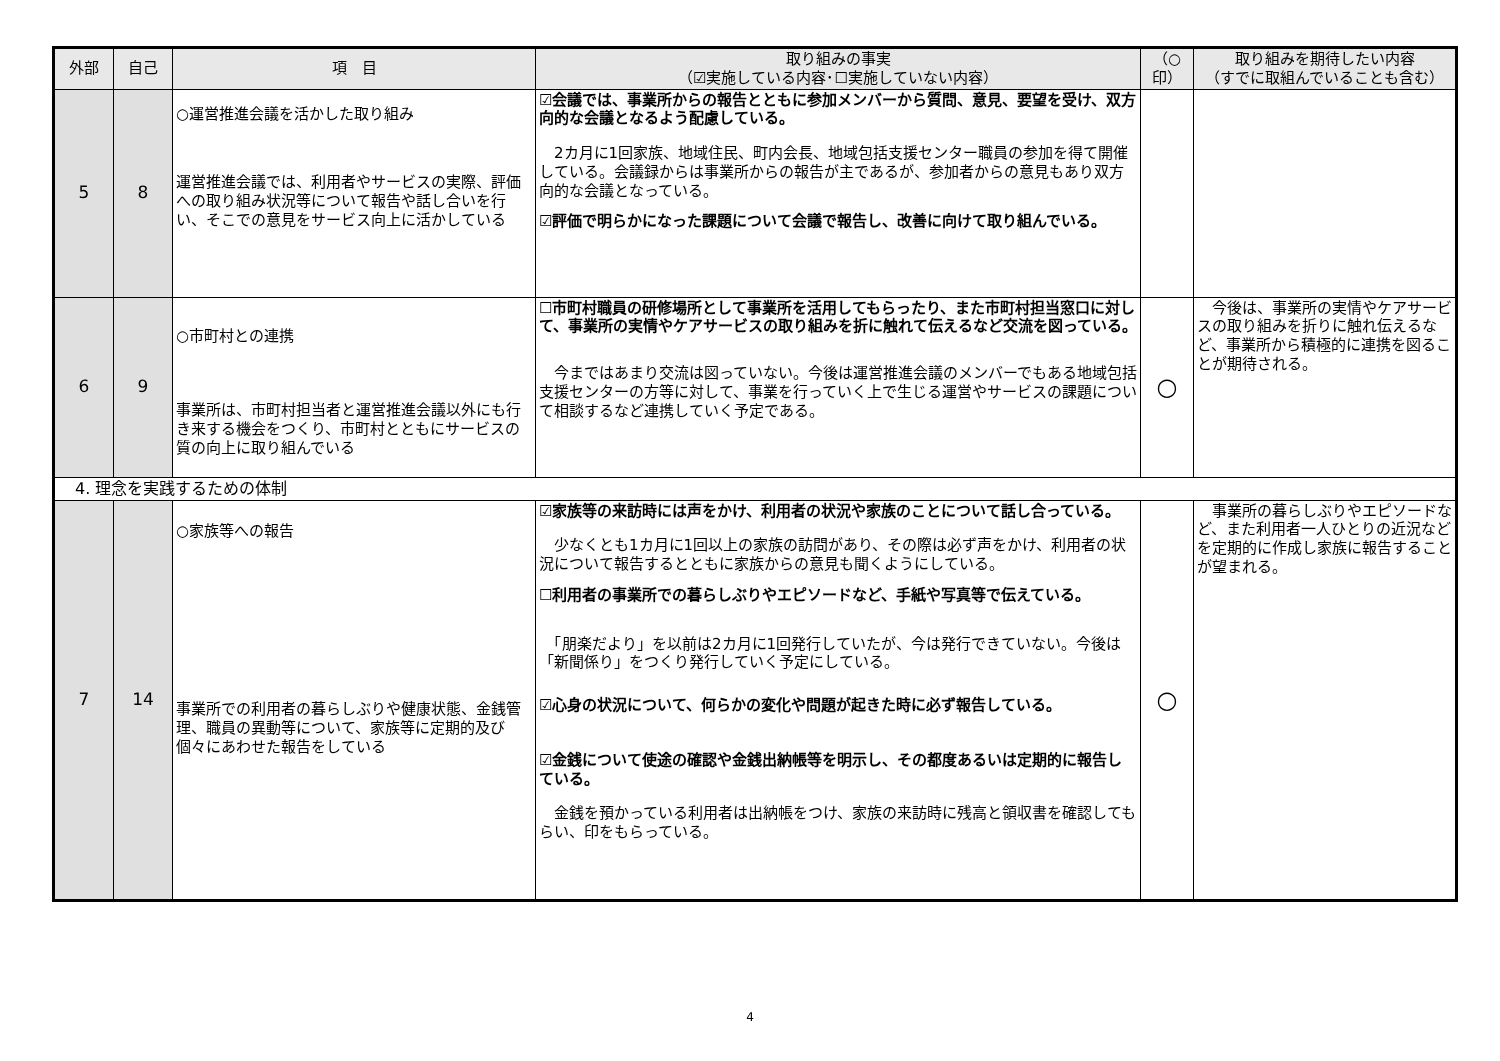| 外部 | 自己 | 項 目 | 取り組みの事実 （☑実施している内容･☐実施していない内容） | （○ 印） | 取り組みを期待したい内容 （すでに取組んでいることも含む） |
| --- | --- | --- | --- | --- | --- |
| 5 | 8 | ○運営推進会議を活かした取り組み 運営推進会議では、利用者やサービスの実際、評価への取り組み状況等について報告や話し合いを行い、そこでの意見をサービス向上に活かしている | ☑会議では、事業所からの報告とともに参加メンバーから質問、意見、要望を受け、双方向的な会議となるよう配慮している。 2カ月に1回家族、地域住民、町内会長、地域包括支援センター職員の参加を得て開催している。会議録からは事業所からの報告が主であるが、参加者からの意見もあり双方向的な会議となっている。 ☑評価で明らかになった課題について会議で報告し、改善に向けて取り組んでいる。 | | |
| 6 | 9 | ○市町村との連携 事業所は、市町村担当者と運営推進会議以外にも行き来する機会をつくり、市町村とともにサービスの質の向上に取り組んでいる | ☐市町村職員の研修場所として事業所を活用してもらったり、また市町村担当窓口に対して、事業所の実情やケアサービスの取り組みを折に触れて伝えるなど交流を図っている。 今まではあまり交流は図っていない。今後は運営推進会議のメンバーでもある地域包括支援センターの方等に対して、事業を行っていく上で生じる運営やサービスの課題について相談するなど連携していく予定である。 | ○ | 今後は、事業所の実情やケアサービスの取り組みを折りに触れ伝えるなど、事業所から積極的に連携を図ることが期待される。 |
| 4. 理念を実践するための体制 | | | | | |
| 7 | 14 | ○家族等への報告 事業所での利用者の暮らしぶりや健康状態、金銭管理、職員の異動等について、家族等に定期的及び個々にあわせた報告をしている | ☑家族等の来訪時には声をかけ、利用者の状況や家族のことについて話し合っている。 少なくとも1カ月に1回以上の家族の訪問があり、その際は必ず声をかけ、利用者の状況について報告するとともに家族からの意見も聞くようにしている。 ☐利用者の事業所での暮らしぶりやエピソードなど、手紙や写真等で伝えている。 「朋楽だより」を以前は2カ月に1回発行していたが、今は発行できていない。今後は「新聞係り」をつくり発行していく予定にしている。 ☑心身の状況について、何らかの変化や問題が起きた時に必ず報告している。 ☑金銭について使途の確認や金銭出納帳等を明示し、その都度あるいは定期的に報告している。 金銭を預かっている利用者は出納帳をつけ、家族の来訪時に残高と領収書を確認してもらい、印をもらっている。 | ○ | 事業所の暮らしぶりやエピソードなど、また利用者一人ひとりの近況などを定期的に作成し家族に報告することが望まれる。 |
4